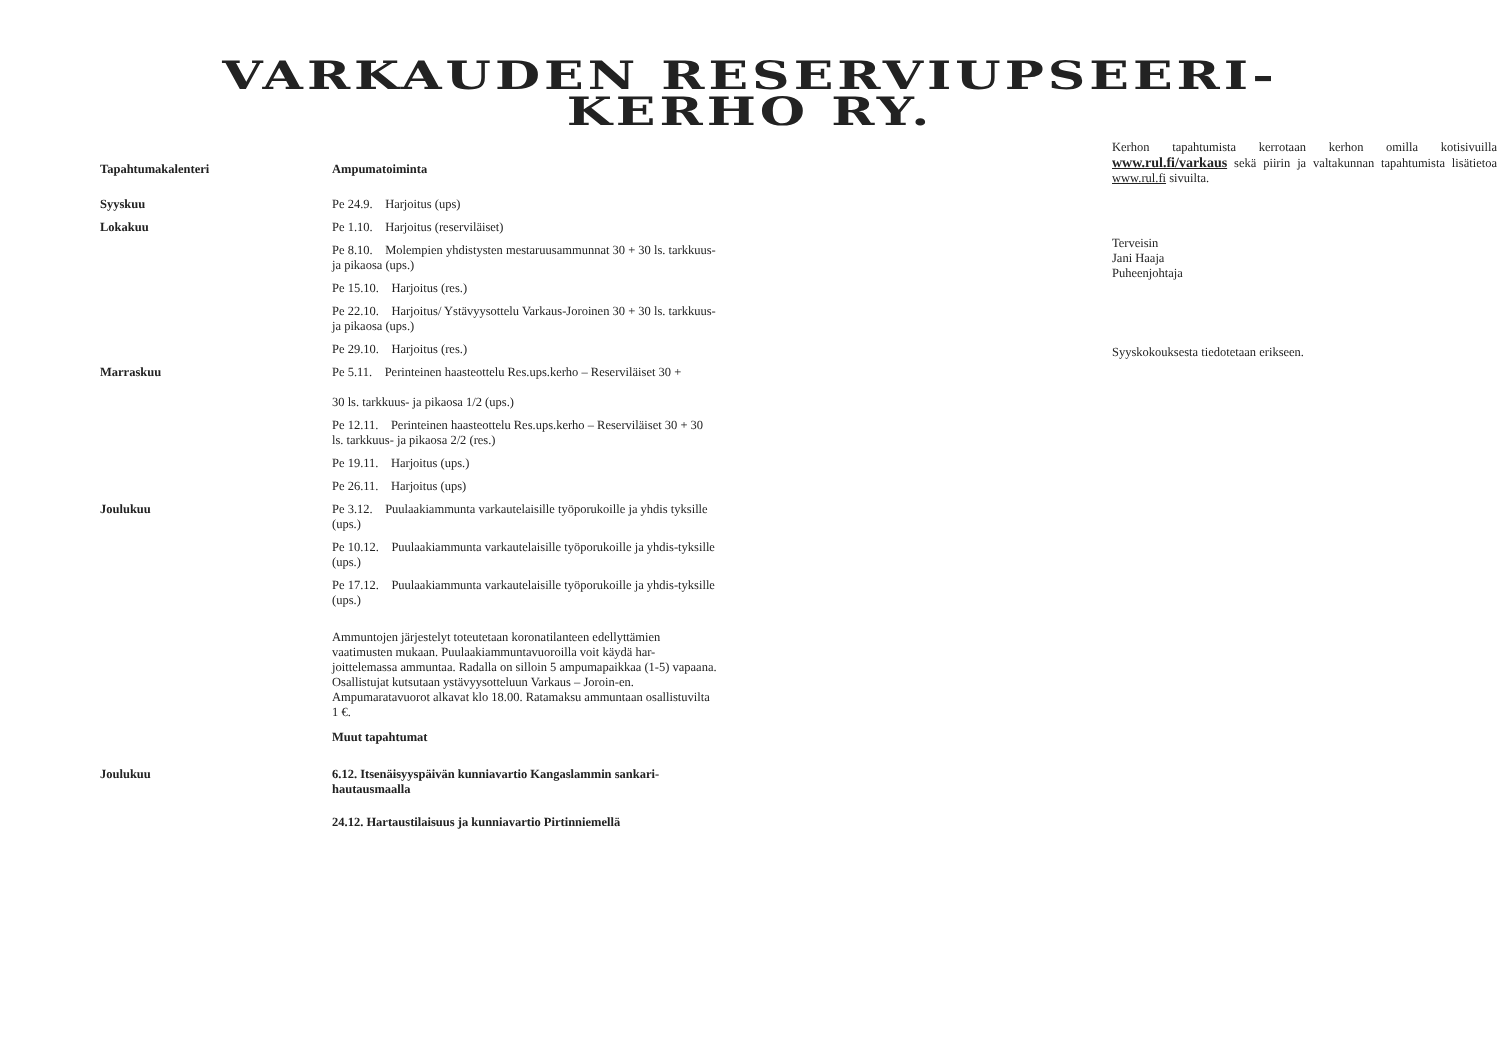VARKAUDEN RESERVIUPSEERI-
KERHO RY.
Tapahtumakalenteri Ampumatoiminta
Syyskuu Pe 24.9. Harjoitus (ups)
Lokakuu Pe 1.10. Harjoitus (reserviläiset)
Pe 8.10. Molempien yhdistysten mestaruusammunnat 30 + 30 ls. tarkkuus- ja pikaosa (ups.)
Pe 15.10. Harjoitus (res.)
Pe 22.10. Harjoitus/ Ystävyysottelu Varkaus-Joroinen 30 + 30 ls. tarkkuus- ja pikaosa (ups.)
Pe 29.10. Harjoitus (res.)
Marraskuu Pe 5.11. Perinteinen haasteottelu Res.ups.kerho – Reserviläiset 30 +
30 ls. tarkkuus- ja pikaosa 1/2 (ups.)
Pe 12.11. Perinteinen haasteottelu Res.ups.kerho – Reserviläiset 30 + 30 ls. tarkkuus- ja pikaosa 2/2 (res.)
Pe 19.11. Harjoitus (ups.)
Pe 26.11. Harjoitus (ups)
Joulukuu Pe 3.12. Puulaakiammunta varkautelaisille työporukoille ja yhdis tyksille (ups.)
Pe 10.12. Puulaakiammunta varkautelaisille työporukoille ja yhdis-tyksille (ups.)
Pe 17.12. Puulaakiammunta varkautelaisille työporukoille ja yhdis-tyksille (ups.)
Ammuntojen järjestelyt toteutetaan koronatilanteen edellyttämien vaatimusten mukaan. Puulaakiammuntavuoroilla voit käydä har-joittelemassa ammuntaa. Radalla on silloin 5 ampumapaikkaa (1-5) vapaana. Osallistujat kutsutaan ystävyysotteluun Varkaus – Joroin-en. Ampumaratavuorot alkavat klo 18.00. Ratamaksu ammuntaan osallistuvilta 1 €.
Muut tapahtumat
Joulukuu 6.12. Itsenäisyyspäivän kunniavartio Kangaslammin sankari-hautausmaalla
24.12. Hartaustilaisuus ja kunniavartio Pirtinniemellä
Kerhon tapahtumista kerrotaan kerhon omilla kotisivuilla www.rul.fi/varkaus sekä piirin ja valtakunnan tapahtumista lisätietoa www.rul.fi sivuilta.
Terveisin
Jani Haaja
Puheenjohtaja
Syyskokouksesta tiedotetaan erikseen.